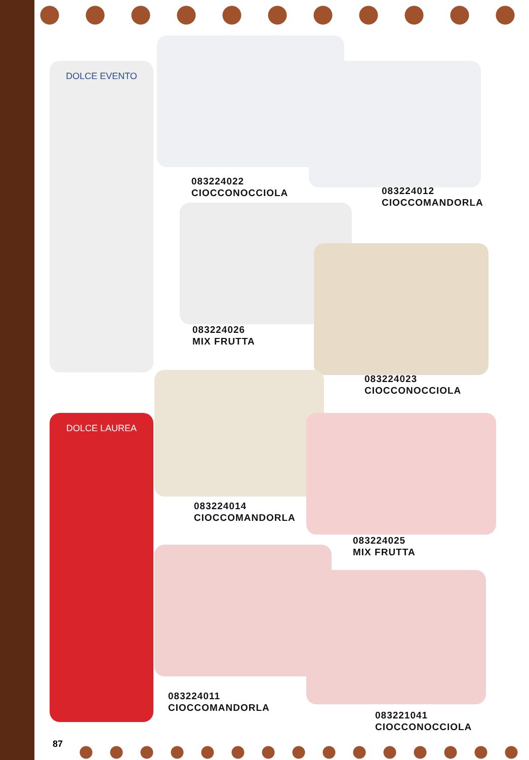DOLCE EVENTO
DOLCE LAUREA
083224022
CIOCCONOCCIOLA
083224012
CIOCCOMANDORLA
083224026
MIX FRUTTA
083224023
CIOCCONOCCIOLA
083224014
CIOCCOMANDORLA
083224025
MIX FRUTTA
083224011
CIOCCOMANDORLA
083221041
CIOCCONOCCIOLA
87